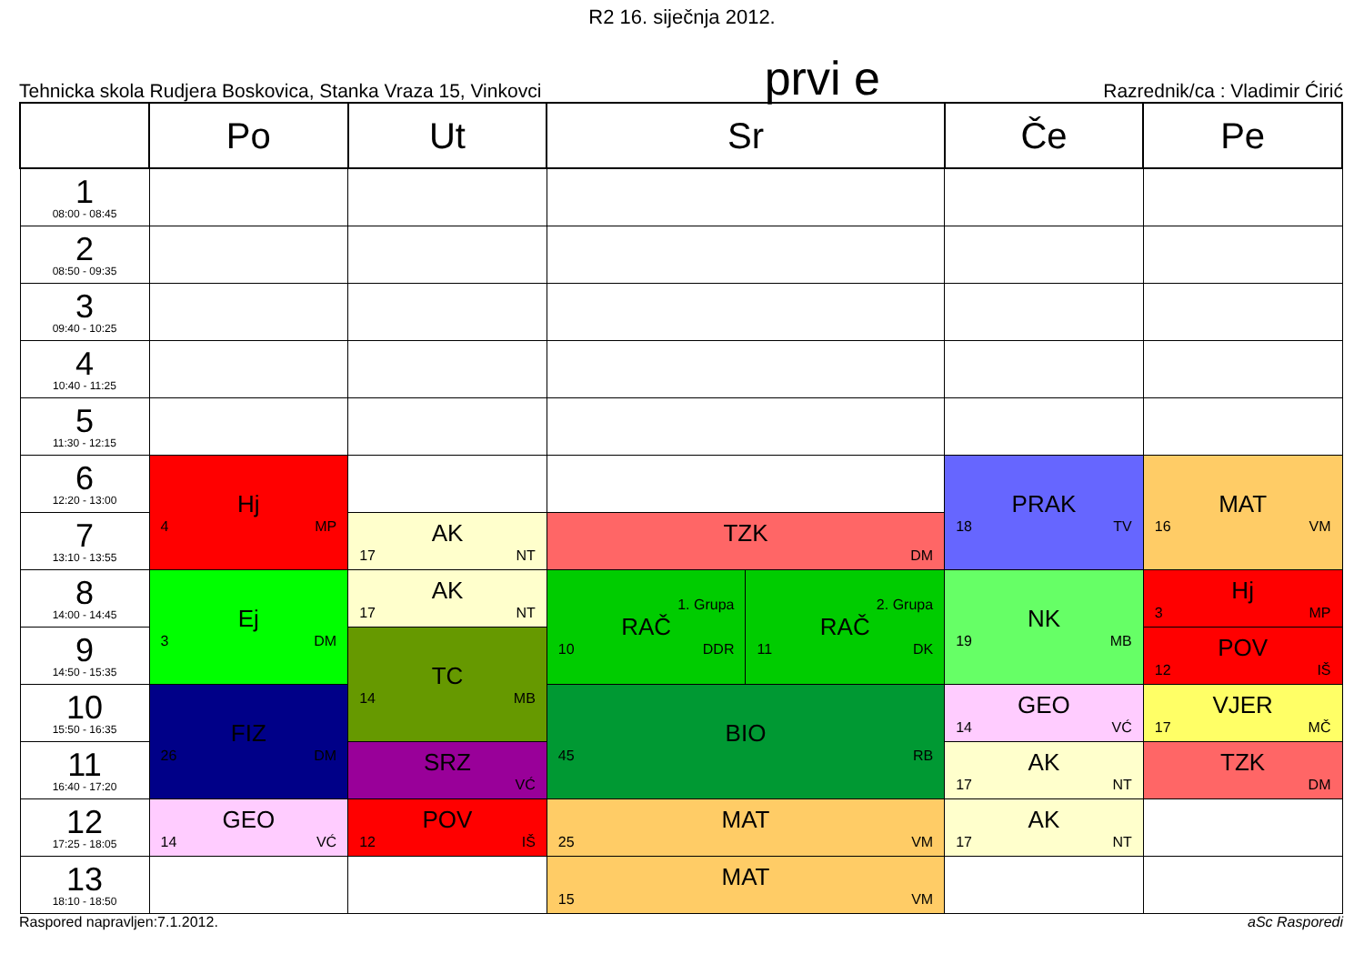R2 16. siječnja 2012.
Tehnicka skola Rudjera Boskovica, Stanka Vraza 15, Vinkovci prvi e Razrednik/ca : Vladimir Ćirić
| | Po | Ut | Sr | | Če | Pe |
| --- | --- | --- | --- | --- | --- | --- |
| 1 08:00 - 08:45 | | | | | | |
| 2 08:50 - 09:35 | | | | | | |
| 3 09:40 - 10:25 | | | | | | |
| 4 10:40 - 11:25 | | | | | | |
| 5 11:30 - 12:15 | | | | | | |
| 6 12:20 - 13:00 | Hj 4 MP | | | | PRAK 18 TV | MAT 16 VM |
| 7 13:10 - 13:55 | | AK 17 NT | TZK DM | | | |
| 8 14:00 - 14:45 | Ej 3 DM | AK 17 NT | 1. Grupa RAČ 10 DDR | 2. Grupa RAČ 11 DK | NK 19 MB | Hj 3 MP |
| 9 14:50 - 15:35 | | TC 14 MB | | | | POV 12 IŠ |
| 10 15:50 - 16:35 | FIZ 26 DM | | BIO 45 RB | | GEO 14 VĆ | VJER 17 MČ |
| 11 16:40 - 17:20 | | SRZ VĆ | | | AK 17 NT | TZK DM |
| 12 17:25 - 18:05 | GEO 14 VĆ | POV 12 IŠ | MAT 25 VM | | AK 17 NT | |
| 13 18:10 - 18:50 | | | MAT 15 VM | | | |
Raspored napravljen:7.1.2012. aSc Rasporedi